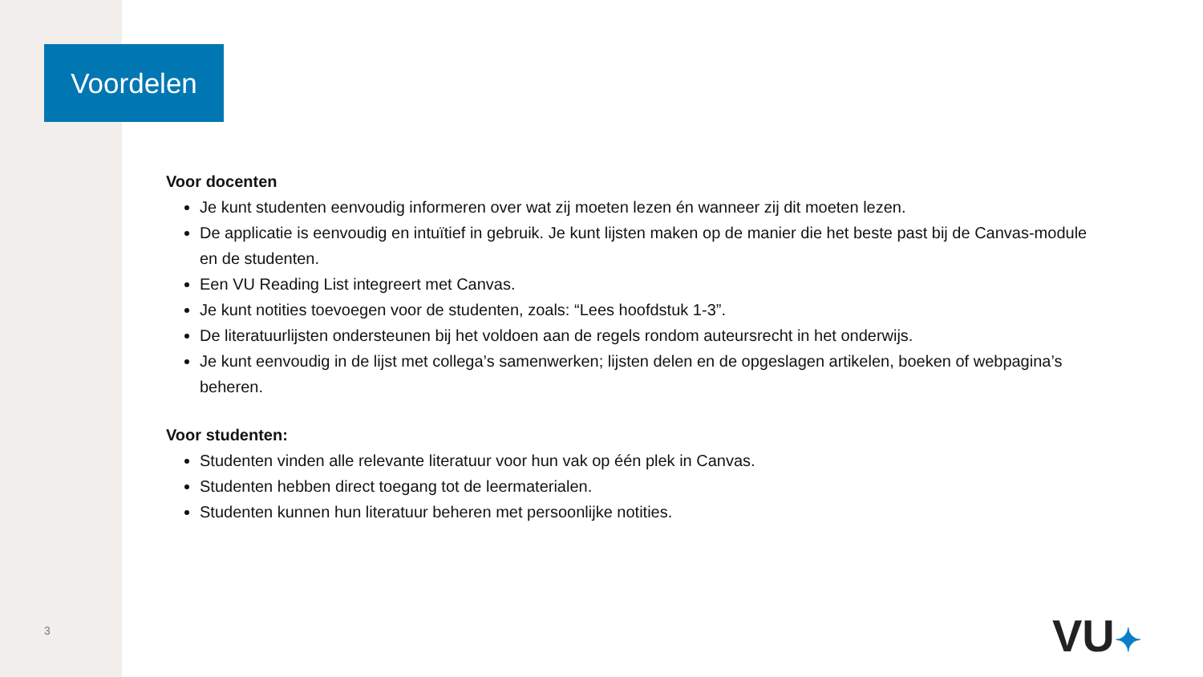Voordelen
Voor docenten
Je kunt studenten eenvoudig informeren over wat zij moeten lezen én wanneer zij dit moeten lezen.
De applicatie is eenvoudig en intuïtief in gebruik. Je kunt lijsten maken op de manier die het beste past bij de Canvas-module en de studenten.
Een VU Reading List integreert met Canvas.
Je kunt notities toevoegen voor de studenten, zoals: “Lees hoofdstuk 1-3”.
De literatuurlijsten ondersteunen bij het voldoen aan de regels rondom auteursrecht in het onderwijs.
Je kunt eenvoudig in de lijst met collega’s samenwerken; lijsten delen en de opgeslagen artikelen, boeken of webpagina’s beheren.
Voor studenten:
Studenten vinden alle relevante literatuur voor hun vak op één plek in Canvas.
Studenten hebben direct toegang tot de leermaterialen.
Studenten kunnen hun literatuur beheren met persoonlijke notities.
3 VU✦